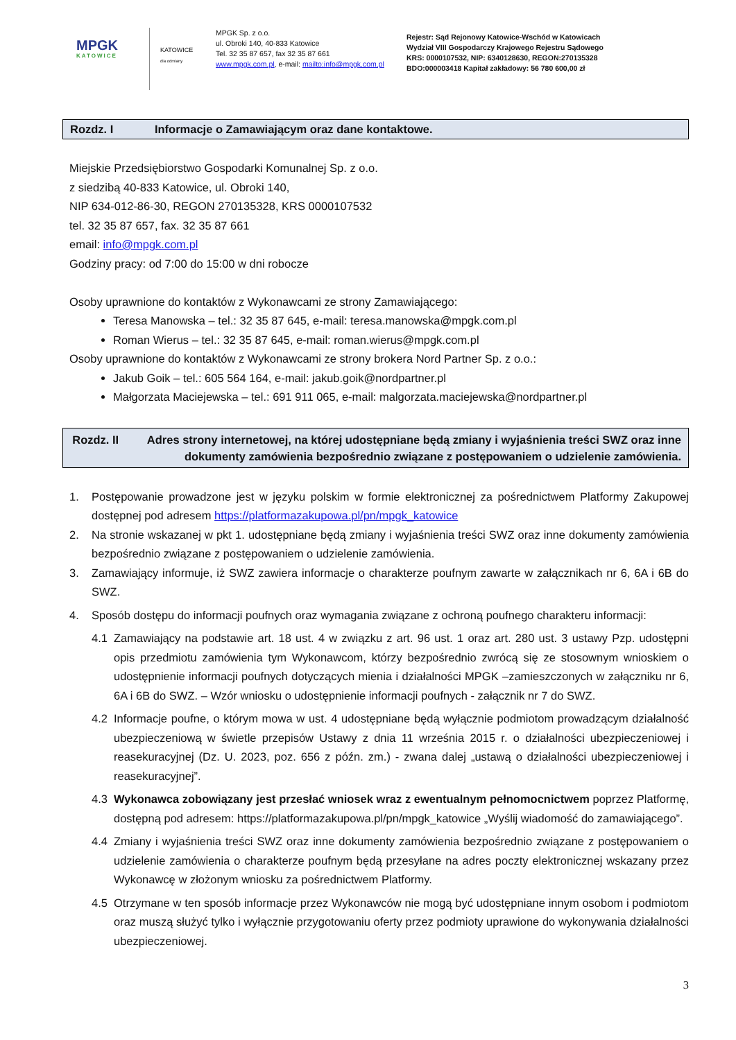MPGK
KATOWICE
KATOWICE
dla odmiany
MPGK Sp. z o.o.
ul. Obroki 140, 40-833 Katowice
Tel. 32 35 87 657, fax 32 35 87 661
www.mpgk.com.pl, e-mail: mailto:info@mpgk.com.pl
Rejestr: Sąd Rejonowy Katowice-Wschód w Katowicach
Wydział VIII Gospodarczy Krajowego Rejestru Sądowego
KRS: 0000107532, NIP: 6340128630, REGON:270135328
BDO:000003418 Kapitał zakładowy: 56 780 600,00 zł
Rozdz. I Informacje o Zamawiającym oraz dane kontaktowe.
Miejskie Przedsiębiorstwo Gospodarki Komunalnej Sp. z o.o.
z siedzibą 40-833 Katowice, ul. Obroki 140,
NIP 634-012-86-30, REGON 270135328, KRS 0000107532
tel. 32 35 87 657, fax. 32 35 87 661
email: info@mpgk.com.pl
Godziny pracy: od 7:00 do 15:00 w dni robocze
Osoby uprawnione do kontaktów z Wykonawcami ze strony Zamawiającego:
Teresa Manowska – tel.: 32 35 87 645, e-mail: teresa.manowska@mpgk.com.pl
Roman Wierus – tel.: 32 35 87 645, e-mail: roman.wierus@mpgk.com.pl
Osoby uprawnione do kontaktów z Wykonawcami ze strony brokera Nord Partner Sp. z o.o.:
Jakub Goik – tel.: 605 564 164, e-mail: jakub.goik@nordpartner.pl
Małgorzata Maciejewska – tel.: 691 911 065, e-mail: malgorzata.maciejewska@nordpartner.pl
Rozdz. II Adres strony internetowej, na której udostępniane będą zmiany i wyjaśnienia treści SWZ oraz inne dokumenty zamówienia bezpośrednio związane z postępowaniem o udzielenie zamówienia.
1. Postępowanie prowadzone jest w języku polskim w formie elektronicznej za pośrednictwem Platformy Zakupowej dostępnej pod adresem https://platformazakupowa.pl/pn/mpgk_katowice
2. Na stronie wskazanej w pkt 1. udostępniane będą zmiany i wyjaśnienia treści SWZ oraz inne dokumenty zamówienia bezpośrednio związane z postępowaniem o udzielenie zamówienia.
3. Zamawiający informuje, iż SWZ zawiera informacje o charakterze poufnym zawarte w załącznikach nr 6, 6A i 6B do SWZ.
4. Sposób dostępu do informacji poufnych oraz wymagania związane z ochroną poufnego charakteru informacji:
4.1 Zamawiający na podstawie art. 18 ust. 4 w związku z art. 96 ust. 1 oraz art. 280 ust. 3 ustawy Pzp. udostępni opis przedmiotu zamówienia tym Wykonawcom, którzy bezpośrednio zwrócą się ze stosownym wnioskiem o udostępnienie informacji poufnych dotyczących mienia i działalności MPGK –zamieszczonych w załączniku nr 6, 6A i 6B do SWZ. – Wzór wniosku o udostępnienie informacji poufnych - załącznik nr 7 do SWZ.
4.2 Informacje poufne, o którym mowa w ust. 4 udostępniane będą wyłącznie podmiotom prowadzącym działalność ubezpieczeniową w świetle przepisów Ustawy z dnia 11 września 2015 r. o działalności ubezpieczeniowej i reasekuracyjnej (Dz. U. 2023, poz. 656 z późn. zm.) - zwana dalej „ustawą o działalności ubezpieczeniowej i reasekuracyjnej”.
4.3 Wykonawca zobowiązany jest przesłać wniosek wraz z ewentualnym pełnomocnictwem poprzez Platformę, dostępną pod adresem: https://platformazakupowa.pl/pn/mpgk_katowice „Wyślij wiadomość do zamawiającego”.
4.4 Zmiany i wyjaśnienia treści SWZ oraz inne dokumenty zamówienia bezpośrednio związane z postępowaniem o udzielenie zamówienia o charakterze poufnym będą przesyłane na adres poczty elektronicznej wskazany przez Wykonawcę w złożonym wniosku za pośrednictwem Platformy.
4.5 Otrzymane w ten sposób informacje przez Wykonawców nie mogą być udostępniane innym osobom i podmiotom oraz muszą służyć tylko i wyłącznie przygotowaniu oferty przez podmioty uprawione do wykonywania działalności ubezpieczeniowej.
3